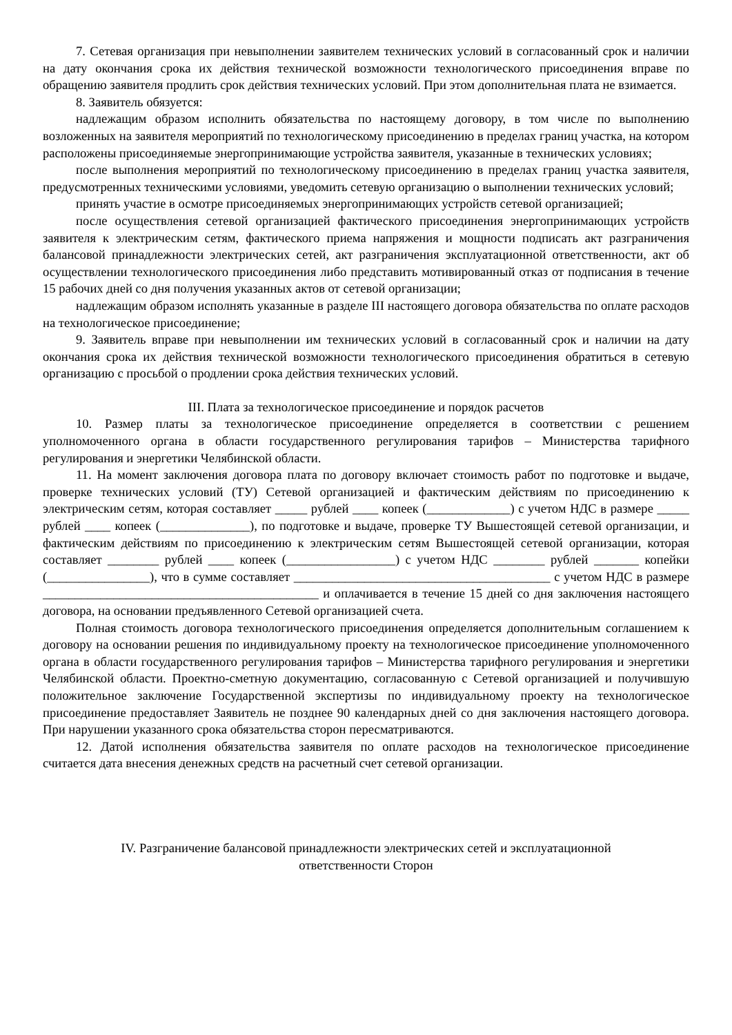7. Сетевая организация при невыполнении заявителем технических условий в согласованный срок и наличии на дату окончания срока их действия технической возможности технологического присоединения вправе по обращению заявителя продлить срок действия технических условий. При этом дополнительная плата не взимается.
8. Заявитель обязуется:
надлежащим образом исполнить обязательства по настоящему договору, в том числе по выполнению возложенных на заявителя мероприятий по технологическому присоединению в пределах границ участка, на котором расположены присоединяемые энергопринимающие устройства заявителя, указанные в технических условиях;
после выполнения мероприятий по технологическому присоединению в пределах границ участка заявителя, предусмотренных техническими условиями, уведомить сетевую организацию о выполнении технических условий;
принять участие в осмотре присоединяемых энергопринимающих устройств сетевой организацией;
после осуществления сетевой организацией фактического присоединения энергопринимающих устройств заявителя к электрическим сетям, фактического приема напряжения и мощности подписать акт разграничения балансовой принадлежности электрических сетей, акт разграничения эксплуатационной ответственности, акт об осуществлении технологического присоединения либо представить мотивированный отказ от подписания в течение 15 рабочих дней со дня получения указанных актов от сетевой организации;
надлежащим образом исполнять указанные в разделе III настоящего договора обязательства по оплате расходов на технологическое присоединение;
9. Заявитель вправе при невыполнении им технических условий в согласованный срок и наличии на дату окончания срока их действия технической возможности технологического присоединения обратиться в сетевую организацию с просьбой о продлении срока действия технических условий.
III. Плата за технологическое присоединение и порядок расчетов
10. Размер платы за технологическое присоединение определяется в соответствии с решением уполномоченного органа в области государственного регулирования тарифов – Министерства тарифного регулирования и энергетики Челябинской области.
11. На момент заключения договора плата по договору включает стоимость работ по подготовке и выдаче, проверке технических условий (ТУ) Сетевой организацией и фактическим действиям по присоединению к электрическим сетям, которая составляет _____ рублей ____ копеек (_____________) с учетом НДС в размере _____ рублей ____ копеек (______________), по подготовке и выдаче, проверке ТУ Вышестоящей сетевой организации, и фактическим действиям по присоединению к электрическим сетям Вышестоящей сетевой организации, которая составляет ________ рублей ____ копеек (_________________) с учетом НДС ________ рублей _______ копейки (________________), что в сумме составляет ________________________________________ с учетом НДС в размере ___________________________________________ и оплачивается в течение 15 дней со дня заключения настоящего договора, на основании предъявленного Сетевой организацией счета.
Полная стоимость договора технологического присоединения определяется дополнительным соглашением к договору на основании решения по индивидуальному проекту на технологическое присоединение уполномоченного органа в области государственного регулирования тарифов – Министерства тарифного регулирования и энергетики Челябинской области. Проектно-сметную документацию, согласованную с Сетевой организацией и получившую положительное заключение Государственной экспертизы по индивидуальному проекту на технологическое присоединение предоставляет Заявитель не позднее 90 календарных дней со дня заключения настоящего договора. При нарушении указанного срока обязательства сторон пересматриваются.
12. Датой исполнения обязательства заявителя по оплате расходов на технологическое присоединение считается дата внесения денежных средств на расчетный счет сетевой организации.
IV. Разграничение балансовой принадлежности электрических сетей и эксплуатационной
ответственности Сторон